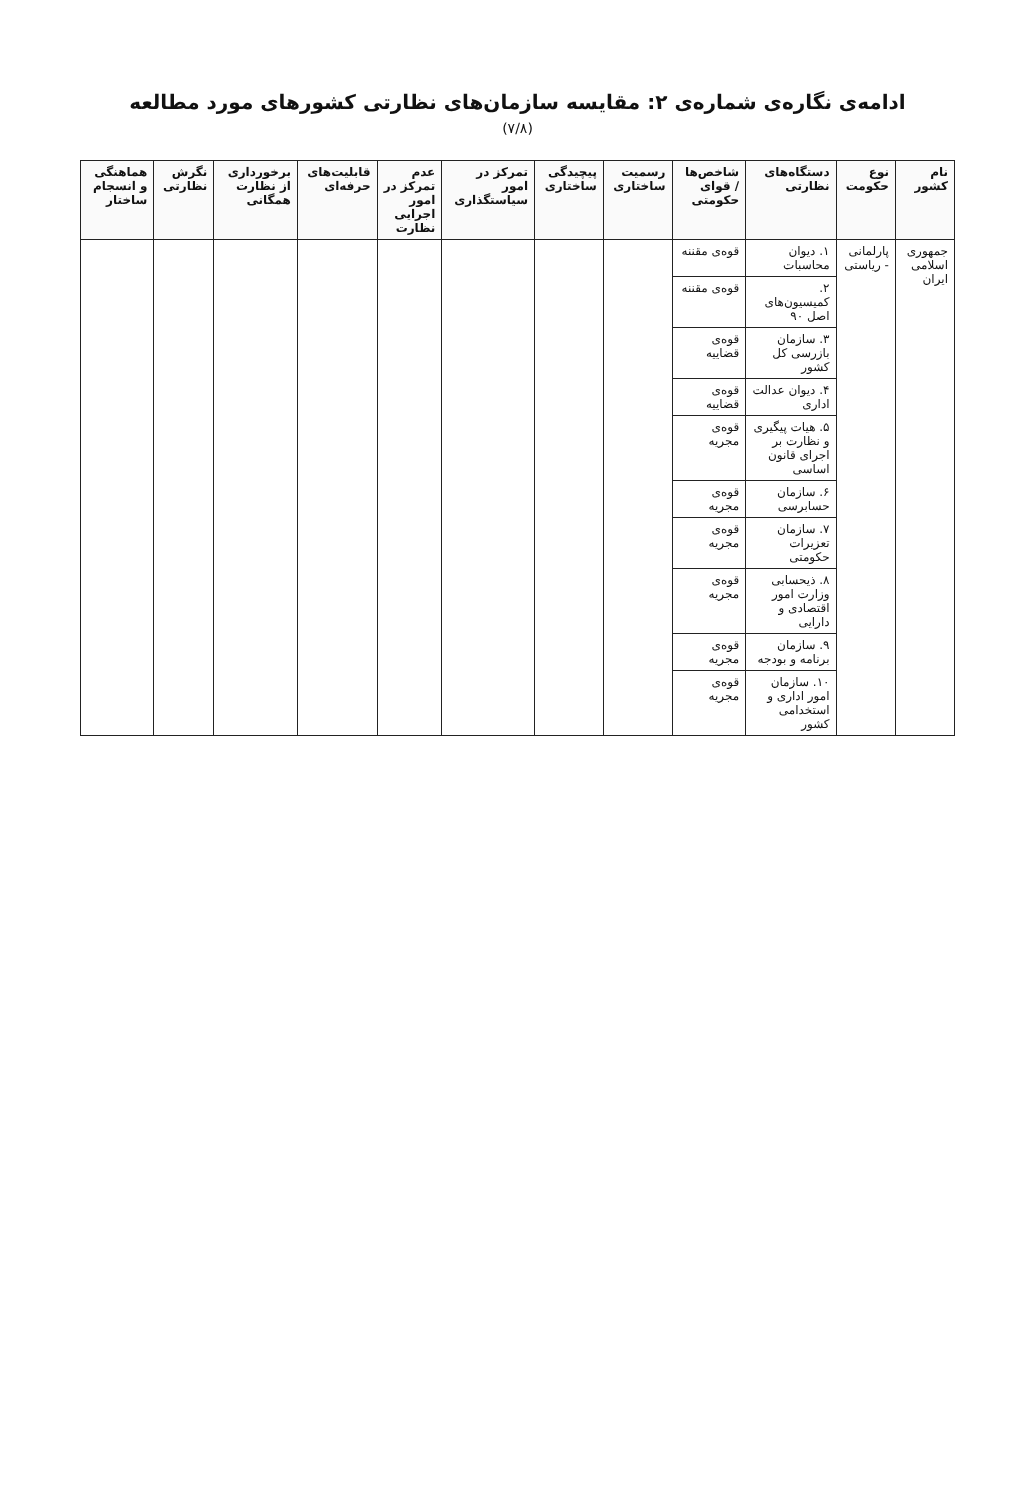ادامه‌ی نگاره‌ی شماره‌ی ۲: مقایسه سازمان‌های نظارتی کشورهای مورد مطالعه
(۷/۸)
| نام کشور | نوع حکومت | دستگاه‌های نظارتی | شاخص‌ها / قوای حکومتی | رسمیت ساختاری | پیچیدگی ساختاری | تمرکز در امور سیاستگذاری | عدم تمرکز در امور اجرایی نظارت | قابلیت‌های حرفه‌ای | برخورداری از نظارت همگانی | نگرش نظارتی | هماهنگی و انسجام ساختار |
| --- | --- | --- | --- | --- | --- | --- | --- | --- | --- | --- | --- |
| جمهوری اسلامی ایران | پارلمانی - ریاستی | ۱. دیوان محاسبات | قوه‌ی مقننه | | | | | | | | |
| | | ۲. کمیسیون‌های اصل ۹۰ | قوه‌ی مقننه | | | | | | | | |
| | | ۳. سازمان بازرسی کل کشور | قوه‌ی قضاییه | | | | | | | | |
| | | ۴. دیوان عدالت اداری | قوه‌ی قضاییه | | | | | | | | |
| | | ۵. هیات پیگیری و نظارت بر اجرای قانون اساسی | قوه‌ی مجریه | | | | | | | | |
| | | ۶. سازمان حسابرسی | قوه‌ی مجریه | | | | | | | | |
| | | ۷. سازمان تعزیرات حکومتی | قوه‌ی مجریه | | | | | | | | |
| | | ۸. ذیحسابی وزارت امور اقتصادی و دارایی | قوه‌ی مجریه | | | | | | | | |
| | | ۹. سازمان برنامه و بودجه | قوه‌ی مجریه | | | | | | | | |
| | | ۱۰. سازمان امور اداری و استخدامی کشور | قوه‌ی مجریه | | | | | | | | |